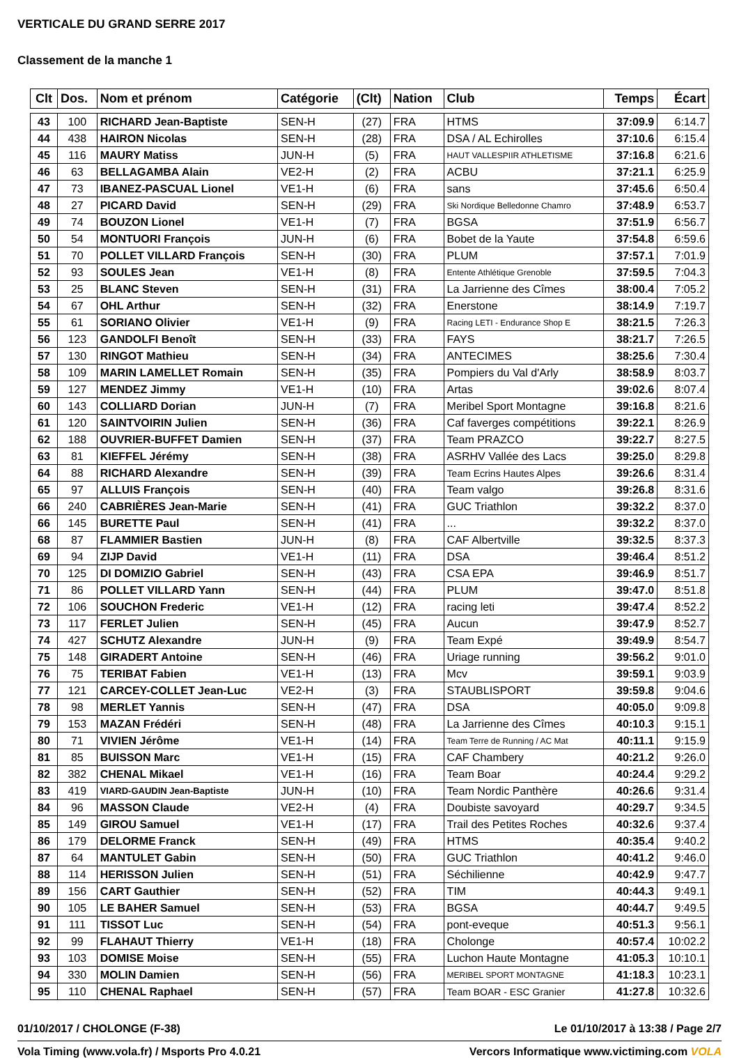VERTICALE DU GRAND SERRE 2017
Classement de la manche 1
| Clt | Dos. | Nom et prénom | Catégorie | (Clt) | Nation | Club | Temps | Écart |
| --- | --- | --- | --- | --- | --- | --- | --- | --- |
| 43 | 100 | RICHARD Jean-Baptiste | SEN-H | (27) | FRA | HTMS | 37:09.9 | 6:14.7 |
| 44 | 438 | HAIRON Nicolas | SEN-H | (28) | FRA | DSA / AL Echirolles | 37:10.6 | 6:15.4 |
| 45 | 116 | MAURY Matiss | JUN-H | (5) | FRA | HAUT VALLESPIIR ATHLETISME | 37:16.8 | 6:21.6 |
| 46 | 63 | BELLAGAMBA Alain | VE2-H | (2) | FRA | ACBU | 37:21.1 | 6:25.9 |
| 47 | 73 | IBANEZ-PASCUAL Lionel | VE1-H | (6) | FRA | sans | 37:45.6 | 6:50.4 |
| 48 | 27 | PICARD David | SEN-H | (29) | FRA | Ski Nordique Belledonne Chamro | 37:48.9 | 6:53.7 |
| 49 | 74 | BOUZON Lionel | VE1-H | (7) | FRA | BGSA | 37:51.9 | 6:56.7 |
| 50 | 54 | MONTUORI François | JUN-H | (6) | FRA | Bobet de la Yaute | 37:54.8 | 6:59.6 |
| 51 | 70 | POLLET VILLARD François | SEN-H | (30) | FRA | PLUM | 37:57.1 | 7:01.9 |
| 52 | 93 | SOULES Jean | VE1-H | (8) | FRA | Entente Athlétique Grenoble | 37:59.5 | 7:04.3 |
| 53 | 25 | BLANC Steven | SEN-H | (31) | FRA | La Jarrienne des Cîmes | 38:00.4 | 7:05.2 |
| 54 | 67 | OHL Arthur | SEN-H | (32) | FRA | Enerstone | 38:14.9 | 7:19.7 |
| 55 | 61 | SORIANO Olivier | VE1-H | (9) | FRA | Racing LETI - Endurance Shop E | 38:21.5 | 7:26.3 |
| 56 | 123 | GANDOLFI Benoît | SEN-H | (33) | FRA | FAYS | 38:21.7 | 7:26.5 |
| 57 | 130 | RINGOT Mathieu | SEN-H | (34) | FRA | ANTECIMES | 38:25.6 | 7:30.4 |
| 58 | 109 | MARIN LAMELLET Romain | SEN-H | (35) | FRA | Pompiers du Val d'Arly | 38:58.9 | 8:03.7 |
| 59 | 127 | MENDEZ Jimmy | VE1-H | (10) | FRA | Artas | 39:02.6 | 8:07.4 |
| 60 | 143 | COLLIARD Dorian | JUN-H | (7) | FRA | Meribel Sport Montagne | 39:16.8 | 8:21.6 |
| 61 | 120 | SAINTVOIRIN Julien | SEN-H | (36) | FRA | Caf faverges compétitions | 39:22.1 | 8:26.9 |
| 62 | 188 | OUVRIER-BUFFET Damien | SEN-H | (37) | FRA | Team PRAZCO | 39:22.7 | 8:27.5 |
| 63 | 81 | KIEFFEL Jérémy | SEN-H | (38) | FRA | ASRHV Vallée des Lacs | 39:25.0 | 8:29.8 |
| 64 | 88 | RICHARD Alexandre | SEN-H | (39) | FRA | Team Ecrins Hautes Alpes | 39:26.6 | 8:31.4 |
| 65 | 97 | ALLUIS François | SEN-H | (40) | FRA | Team valgo | 39:26.8 | 8:31.6 |
| 66 | 240 | CABRIÈRES Jean-Marie | SEN-H | (41) | FRA | GUC Triathlon | 39:32.2 | 8:37.0 |
| 66 | 145 | BURETTE Paul | SEN-H | (41) | FRA | ... | 39:32.2 | 8:37.0 |
| 68 | 87 | FLAMMIER Bastien | JUN-H | (8) | FRA | CAF Albertville | 39:32.5 | 8:37.3 |
| 69 | 94 | ZIJP David | VE1-H | (11) | FRA | DSA | 39:46.4 | 8:51.2 |
| 70 | 125 | DI DOMIZIO Gabriel | SEN-H | (43) | FRA | CSA EPA | 39:46.9 | 8:51.7 |
| 71 | 86 | POLLET VILLARD Yann | SEN-H | (44) | FRA | PLUM | 39:47.0 | 8:51.8 |
| 72 | 106 | SOUCHON Frederic | VE1-H | (12) | FRA | racing leti | 39:47.4 | 8:52.2 |
| 73 | 117 | FERLET Julien | SEN-H | (45) | FRA | Aucun | 39:47.9 | 8:52.7 |
| 74 | 427 | SCHUTZ Alexandre | JUN-H | (9) | FRA | Team Expé | 39:49.9 | 8:54.7 |
| 75 | 148 | GIRADERT Antoine | SEN-H | (46) | FRA | Uriage running | 39:56.2 | 9:01.0 |
| 76 | 75 | TERIBAT Fabien | VE1-H | (13) | FRA | Mcv | 39:59.1 | 9:03.9 |
| 77 | 121 | CARCEY-COLLET Jean-Luc | VE2-H | (3) | FRA | STAUBLISPORT | 39:59.8 | 9:04.6 |
| 78 | 98 | MERLET Yannis | SEN-H | (47) | FRA | DSA | 40:05.0 | 9:09.8 |
| 79 | 153 | MAZAN Frédéri | SEN-H | (48) | FRA | La Jarrienne des Cîmes | 40:10.3 | 9:15.1 |
| 80 | 71 | VIVIEN Jérôme | VE1-H | (14) | FRA | Team Terre de Running / AC Mat | 40:11.1 | 9:15.9 |
| 81 | 85 | BUISSON Marc | VE1-H | (15) | FRA | CAF Chambery | 40:21.2 | 9:26.0 |
| 82 | 382 | CHENAL Mikael | VE1-H | (16) | FRA | Team Boar | 40:24.4 | 9:29.2 |
| 83 | 419 | VIARD-GAUDIN Jean-Baptiste | JUN-H | (10) | FRA | Team Nordic Panthère | 40:26.6 | 9:31.4 |
| 84 | 96 | MASSON Claude | VE2-H | (4) | FRA | Doubiste savoyard | 40:29.7 | 9:34.5 |
| 85 | 149 | GIROU Samuel | VE1-H | (17) | FRA | Trail des Petites Roches | 40:32.6 | 9:37.4 |
| 86 | 179 | DELORME Franck | SEN-H | (49) | FRA | HTMS | 40:35.4 | 9:40.2 |
| 87 | 64 | MANTULET Gabin | SEN-H | (50) | FRA | GUC Triathlon | 40:41.2 | 9:46.0 |
| 88 | 114 | HERISSON Julien | SEN-H | (51) | FRA | Séchilienne | 40:42.9 | 9:47.7 |
| 89 | 156 | CART Gauthier | SEN-H | (52) | FRA | TIM | 40:44.3 | 9:49.1 |
| 90 | 105 | LE BAHER Samuel | SEN-H | (53) | FRA | BGSA | 40:44.7 | 9:49.5 |
| 91 | 111 | TISSOT Luc | SEN-H | (54) | FRA | pont-eveque | 40:51.3 | 9:56.1 |
| 92 | 99 | FLAHAUT Thierry | VE1-H | (18) | FRA | Cholonge | 40:57.4 | 10:02.2 |
| 93 | 103 | DOMISE Moise | SEN-H | (55) | FRA | Luchon Haute Montagne | 41:05.3 | 10:10.1 |
| 94 | 330 | MOLIN Damien | SEN-H | (56) | FRA | MERIBEL SPORT MONTAGNE | 41:18.3 | 10:23.1 |
| 95 | 110 | CHENAL Raphael | SEN-H | (57) | FRA | Team BOAR - ESC Granier | 41:27.8 | 10:32.6 |
01/10/2017 / CHOLONGE (F-38) Le 01/10/2017 à 13:38 / Page 2/7
Vola Timing (www.vola.fr) / Msports Pro 4.0.21 Vercors Informatique www.victiming.com VOLA